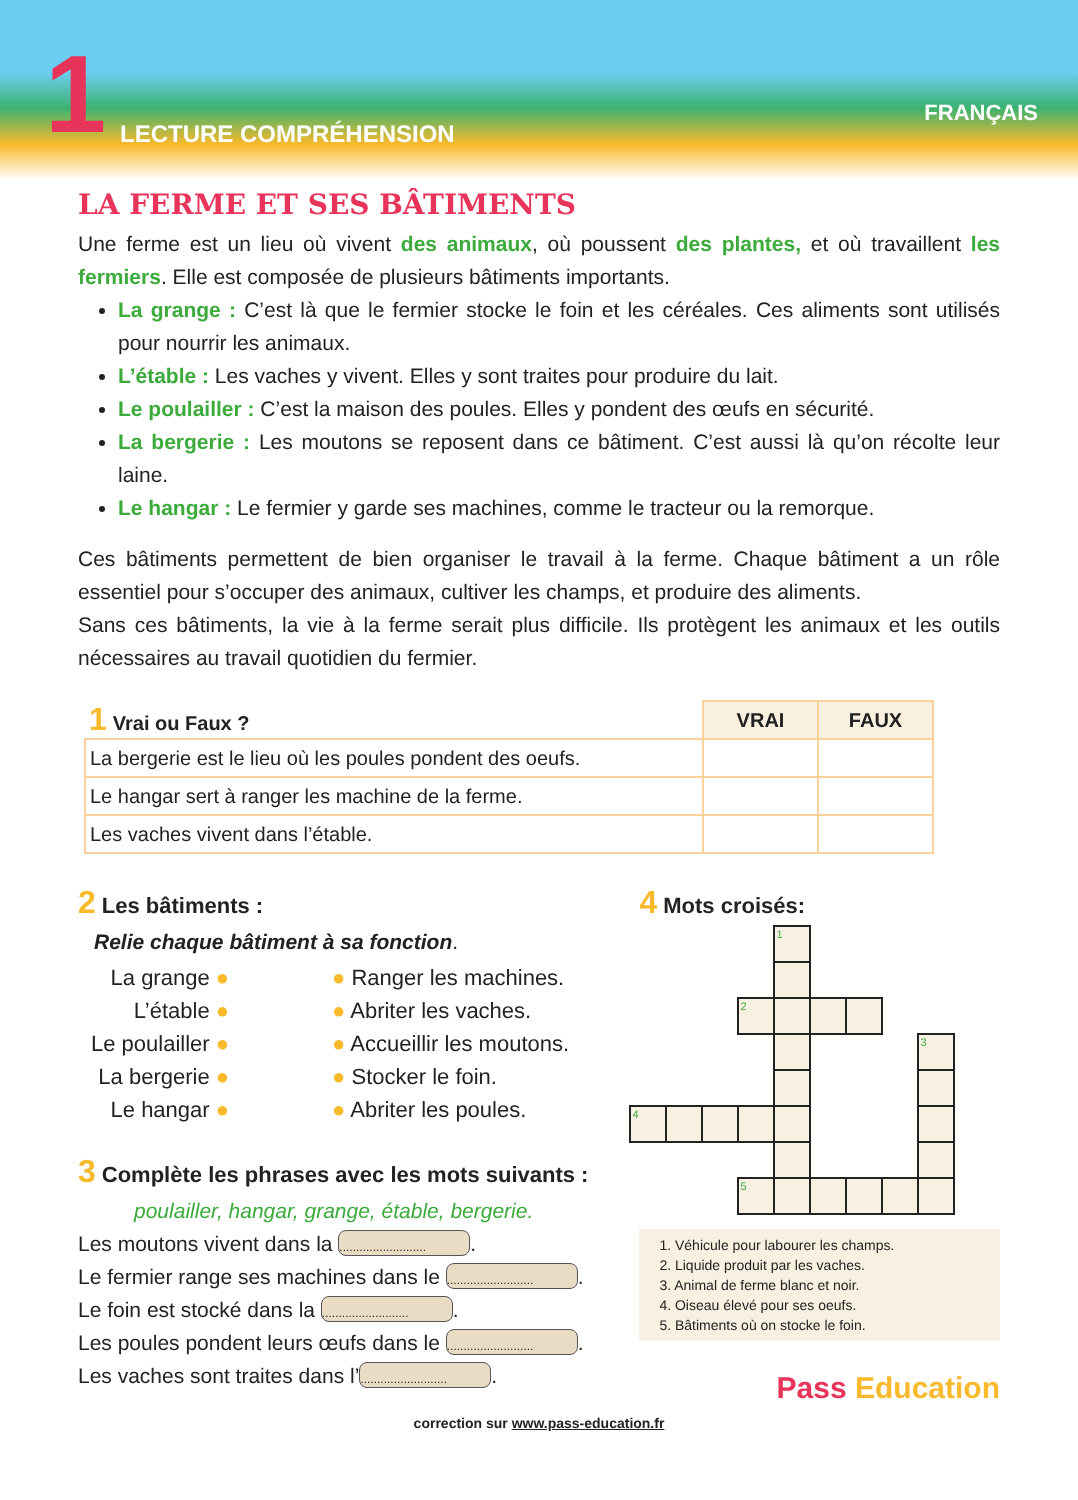1 LECTURE COMPRÉHENSION
FRANÇAIS
LA FERME ET SES BÂTIMENTS
Une ferme est un lieu où vivent des animaux, où poussent des plantes, et où travaillent les fermiers. Elle est composée de plusieurs bâtiments importants.
La grange : C’est là que le fermier stocke le foin et les céréales. Ces aliments sont utilisés pour nourrir les animaux.
L’étable : Les vaches y vivent. Elles y sont traites pour produire du lait.
Le poulailler : C’est la maison des poules. Elles y pondent des œufs en sécurité.
La bergerie : Les moutons se reposent dans ce bâtiment. C’est aussi là qu’on récolte leur laine.
Le hangar : Le fermier y garde ses machines, comme le tracteur ou la remorque.
Ces bâtiments permettent de bien organiser le travail à la ferme. Chaque bâtiment a un rôle essentiel pour s’occuper des animaux, cultiver les champs, et produire des aliments.
Sans ces bâtiments, la vie à la ferme serait plus difficile. Ils protègent les animaux et les outils nécessaires au travail quotidien du fermier.
| 1 Vrai ou Faux ? | VRAI | FAUX |
| --- | --- | --- |
| La bergerie est le lieu où les poules pondent des oeufs. | | |
| Le hangar sert à ranger les machine de la ferme. | | |
| Les vaches vivent dans l’étable. | | |
2 Les bâtiments :
Relie chaque bâtiment à sa fonction.
| La grange ● L’étable ● Le poulailler ● La bergerie ● Le hangar ● | ● Ranger les machines. ● Abriter les vaches. ● Accueillir les moutons. ● Stocker le foin. ● Abriter les poules. |
3 Complète les phrases avec les mots suivants :
poulailler, hangar, grange, étable, bergerie.
Les moutons vivent dans la ...........................
Le fermier range ses machines dans le ...........................
Le foin est stocké dans la ...........................
Les poules pondent leurs œufs dans le ...........................
Les vaches sont traites dans l’...........................
4 Mots croisés:
| | | | | 1 | | | | |
| | | | 2 | | | | | |
| | | | | | | | | 3 |
| 4 | | | | | | | | |
| | | | 5 | | | | | |
1. Véhicule pour labourer les champs.
2. Liquide produit par les vaches.
3. Animal de ferme blanc et noir.
4. Oiseau élevé pour ses oeufs.
5. Bâtiments où on stocke le foin.
Pass Education
correction sur www.pass-education.fr